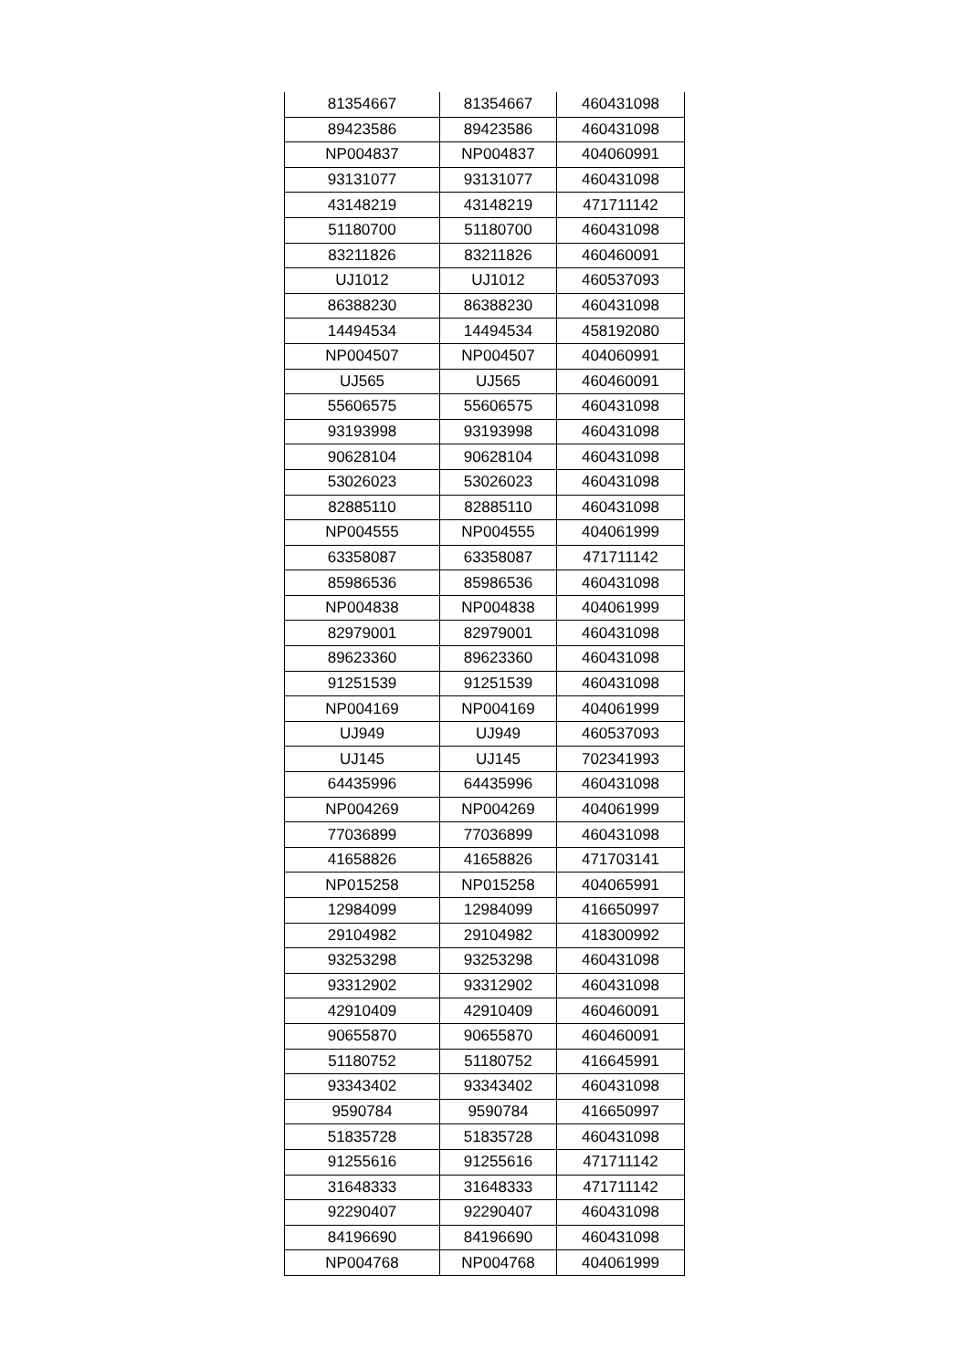| 81354667 | 81354667 | 460431098 |
| 89423586 | 89423586 | 460431098 |
| NP004837 | NP004837 | 404060991 |
| 93131077 | 93131077 | 460431098 |
| 43148219 | 43148219 | 471711142 |
| 51180700 | 51180700 | 460431098 |
| 83211826 | 83211826 | 460460091 |
| UJ1012 | UJ1012 | 460537093 |
| 86388230 | 86388230 | 460431098 |
| 14494534 | 14494534 | 458192080 |
| NP004507 | NP004507 | 404060991 |
| UJ565 | UJ565 | 460460091 |
| 55606575 | 55606575 | 460431098 |
| 93193998 | 93193998 | 460431098 |
| 90628104 | 90628104 | 460431098 |
| 53026023 | 53026023 | 460431098 |
| 82885110 | 82885110 | 460431098 |
| NP004555 | NP004555 | 404061999 |
| 63358087 | 63358087 | 471711142 |
| 85986536 | 85986536 | 460431098 |
| NP004838 | NP004838 | 404061999 |
| 82979001 | 82979001 | 460431098 |
| 89623360 | 89623360 | 460431098 |
| 91251539 | 91251539 | 460431098 |
| NP004169 | NP004169 | 404061999 |
| UJ949 | UJ949 | 460537093 |
| UJ145 | UJ145 | 702341993 |
| 64435996 | 64435996 | 460431098 |
| NP004269 | NP004269 | 404061999 |
| 77036899 | 77036899 | 460431098 |
| 41658826 | 41658826 | 471703141 |
| NP015258 | NP015258 | 404065991 |
| 12984099 | 12984099 | 416650997 |
| 29104982 | 29104982 | 418300992 |
| 93253298 | 93253298 | 460431098 |
| 93312902 | 93312902 | 460431098 |
| 42910409 | 42910409 | 460460091 |
| 90655870 | 90655870 | 460460091 |
| 51180752 | 51180752 | 416645991 |
| 93343402 | 93343402 | 460431098 |
| 9590784 | 9590784 | 416650997 |
| 51835728 | 51835728 | 460431098 |
| 91255616 | 91255616 | 471711142 |
| 31648333 | 31648333 | 471711142 |
| 92290407 | 92290407 | 460431098 |
| 84196690 | 84196690 | 460431098 |
| NP004768 | NP004768 | 404061999 |